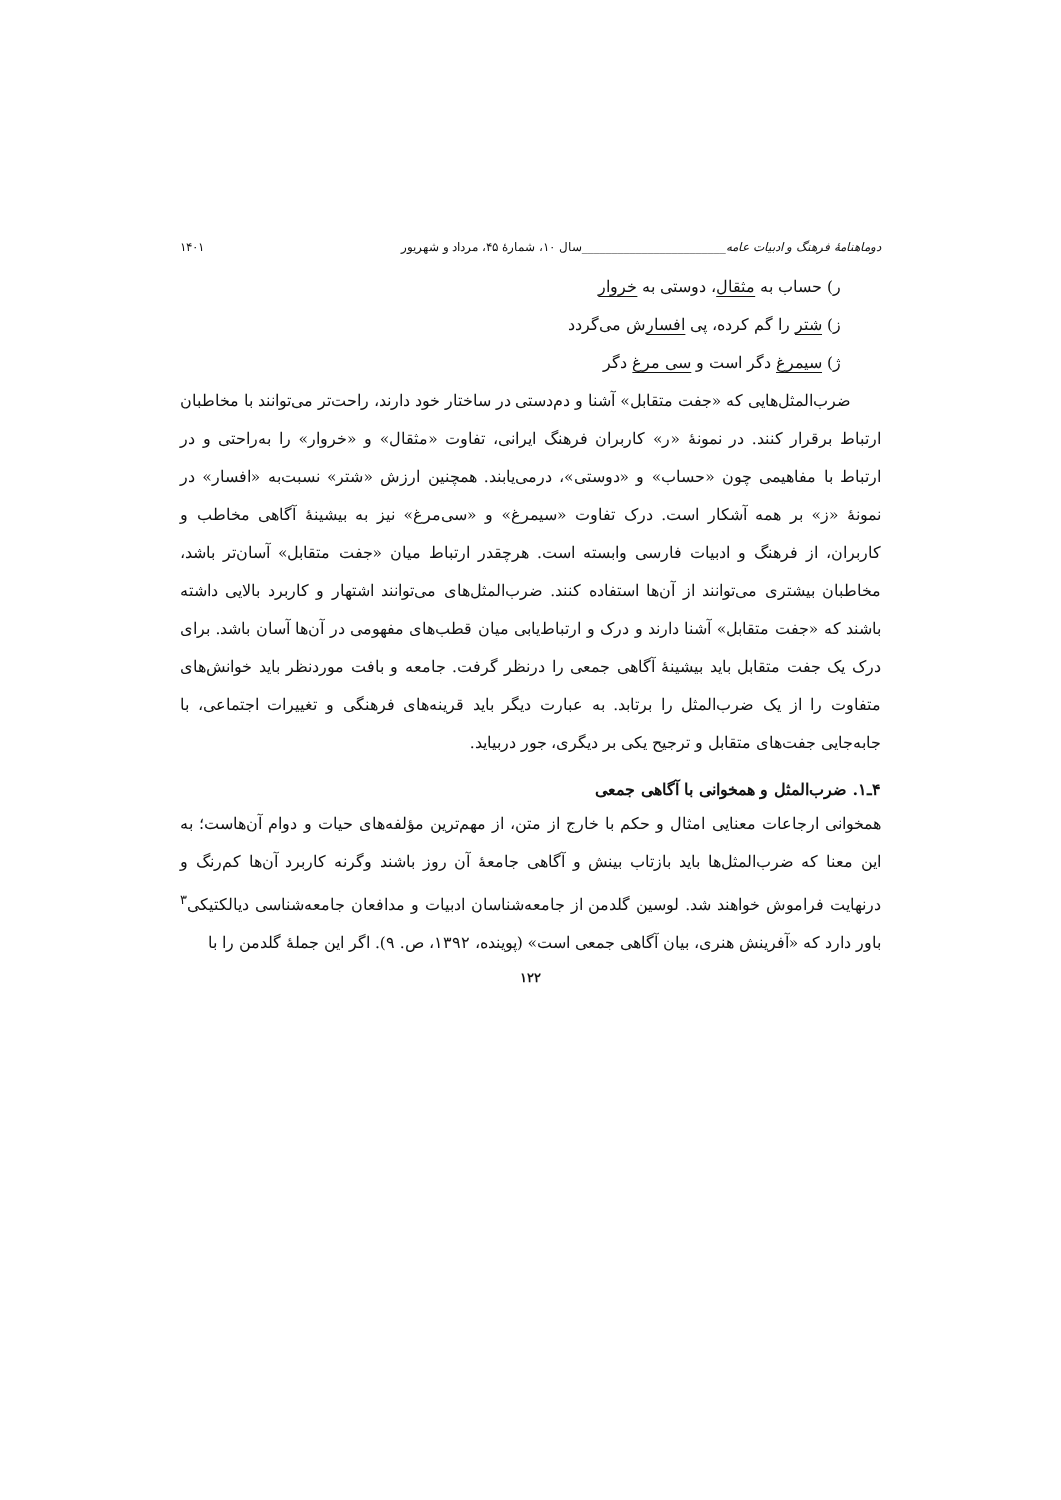دوماهنامهٔ فرهنگ و ادبیات عامه________________________سال ۱۰، شمارهٔ ۴۵، مرداد و شهریور ۱۴۰۱
ر) حساب به مثقال، دوستی به خروار
ز) شتر را گم کرده، پی افسارش می‌گردد
ژ) سیمرغ دگر است و سی مرغ دگر
ضرب‌المثل‌هایی که «جفت متقابل» آشنا و دم‌دستی در ساختار خود دارند، راحت‌تر می‌توانند با مخاطبان ارتباط برقرار کنند. در نمونهٔ «ر» کاربران فرهنگ ایرانی، تفاوت «مثقال» و «خروار» را به‌راحتی و در ارتباط با مفاهیمی چون «حساب» و «دوستی»، درمی‌یابند. همچنین ارزش «شتر» نسبت‌به «افسار» در نمونهٔ «ز» بر همه آشکار است. درک تفاوت «سیمرغ» و «سی‌مرغ» نیز به بیشینهٔ آگاهی مخاطب و کاربران، از فرهنگ و ادبیات فارسی وابسته است. هرچقدر ارتباط میان «جفت متقابل» آسان‌تر باشد، مخاطبان بیشتری می‌توانند از آن‌ها استفاده کنند. ضرب‌المثل‌های می‌توانند اشتهار و کاربرد بالایی داشته باشند که «جفت متقابل» آشنا دارند و درک و ارتباط‌یابی میان قطب‌های مفهومی در آن‌ها آسان باشد. برای درک یک جفت متقابل باید بیشینهٔ آگاهی جمعی را درنظر گرفت. جامعه و بافت موردنظر باید خوانش‌های متفاوت را از یک ضرب‌المثل را برتابد. به عبارت دیگر باید قرینه‌های فرهنگی و تغییرات اجتماعی، با جابه‌جایی جفت‌های متقابل و ترجیح یکی بر دیگری، جور دربیاید.
۴ـ۱. ضرب‌المثل و همخوانی با آگاهی جمعی
همخوانی ارجاعات معنایی امثال و حکم با خارج از متن، از مهم‌ترین مؤلفه‌های حیات و دوام آن‌هاست؛ به این معنا که ضرب‌المثل‌ها باید بازتاب بینش و آگاهی جامعهٔ آن روز باشند وگرنه کاربرد آن‌ها کم‌رنگ و درنهایت فراموش خواهند شد. لوسین گلدمن از جامعه‌شناسان ادبیات و مدافعان جامعه‌شناسی دیالکتیکی<sup>۳</sup> باور دارد که «آفرینش هنری، بیان آگاهی جمعی است» (پوینده، ۱۳۹۲، ص. ۹). اگر این جملهٔ گلدمن را با
۱۲۲